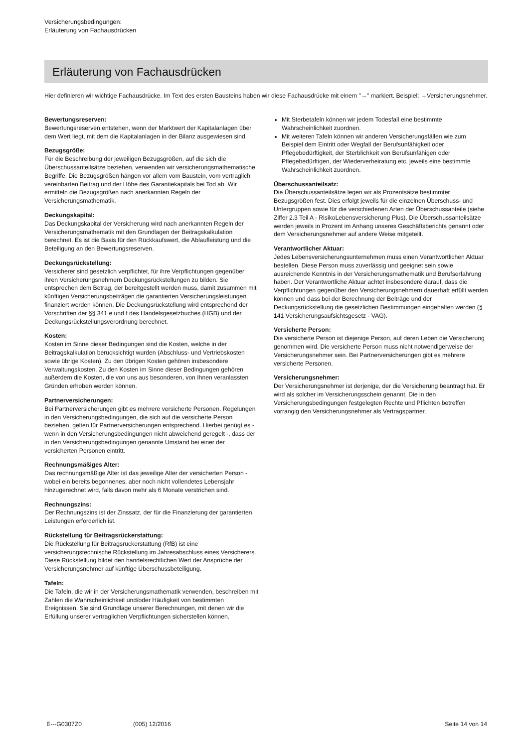Versicherungsbedingungen:
Erläuterung von Fachausdrücken
Erläuterung von Fachausdrücken
Hier definieren wir wichtige Fachausdrücke. Im Text des ersten Bausteins haben wir diese Fachausdrücke mit einem "→" markiert. Beispiel: →Versicherungsnehmer.
Bewertungsreserven:
Bewertungsreserven entstehen, wenn der Marktwert der Kapitalanlagen über dem Wert liegt, mit dem die Kapitalanlagen in der Bilanz ausgewiesen sind.
Bezugsgröße:
Für die Beschreibung der jeweiligen Bezugsgrößen, auf die sich die Überschussanteilsätze beziehen, verwenden wir versicherungsmathematische Begriffe. Die Bezugsgrößen hängen vor allem vom Baustein, vom vertraglich vereinbarten Beitrag und der Höhe des Garantiekapitals bei Tod ab. Wir ermitteln die Bezugsgrößen nach anerkannten Regeln der Versicherungsmathematik.
Deckungskapital:
Das Deckungskapital der Versicherung wird nach anerkannten Regeln der Versicherungsmathematik mit den Grundlagen der Beitragskalkulation berechnet. Es ist die Basis für den Rückkaufswert, die Ablaufleistung und die Beteiligung an den Bewertungsreserven.
Deckungsrückstellung:
Versicherer sind gesetzlich verpflichtet, für ihre Verpflichtungen gegenüber ihren Versicherungsnehmern Deckungsrückstellungen zu bilden. Sie entsprechen dem Betrag, der bereitgestellt werden muss, damit zusammen mit künftigen Versicherungsbeiträgen die garantierten Versicherungsleistungen finanziert werden können. Die Deckungsrückstellung wird entsprechend der Vorschriften der §§ 341 e und f des Handelsgesetzbuches (HGB) und der Deckungsrückstellungsverordnung berechnet.
Kosten:
Kosten im Sinne dieser Bedingungen sind die Kosten, welche in der Beitragskalkulation berücksichtigt wurden (Abschluss- und Vertriebskosten sowie übrige Kosten). Zu den übrigen Kosten gehören insbesondere Verwaltungskosten. Zu den Kosten im Sinne dieser Bedingungen gehören außerdem die Kosten, die von uns aus besonderen, von Ihnen veranlassten Gründen erhoben werden können.
Partnerversicherungen:
Bei Partnerversicherungen gibt es mehrere versicherte Personen. Regelungen in den Versicherungsbedingungen, die sich auf die versicherte Person beziehen, gelten für Partnerversicherungen entsprechend. Hierbei genügt es - wenn in den Versicherungsbedingungen nicht abweichend geregelt -, dass der in den Versicherungsbedingungen genannte Umstand bei einer der versicherten Personen eintritt.
Rechnungsmäßiges Alter:
Das rechnungsmäßige Alter ist das jeweilige Alter der versicherten Person - wobei ein bereits begonnenes, aber noch nicht vollendetes Lebensjahr hinzugerechnet wird, falls davon mehr als 6 Monate verstrichen sind.
Rechnungszins:
Der Rechnungszins ist der Zinssatz, der für die Finanzierung der garantierten Leistungen erforderlich ist.
Rückstellung für Beitragsrückerstattung:
Die Rückstellung für Beitragsrückerstattung (RfB) ist eine versicherungstechnische Rückstellung im Jahresabschluss eines Versicherers. Diese Rückstellung bildet den handelsrechtlichen Wert der Ansprüche der Versicherungsnehmer auf künftige Überschussbeteiligung.
Tafeln:
Die Tafeln, die wir in der Versicherungsmathematik verwenden, beschreiben mit Zahlen die Wahrscheinlichkeit und/oder Häufigkeit von bestimmten Ereignissen. Sie sind Grundlage unserer Berechnungen, mit denen wir die Erfüllung unserer vertraglichen Verpflichtungen sicherstellen können.
Mit Sterbetafeln können wir jedem Todesfall eine bestimmte Wahrscheinlichkeit zuordnen.
Mit weiteren Tafeln können wir anderen Versicherungsfällen wie zum Beispiel dem Eintritt oder Wegfall der Berufsunfähigkeit oder Pflegebedürftigkeit, der Sterblichkeit von Berufsunfähigen oder Pflegebedürftigen, der Wiederverheiratung etc. jeweils eine bestimmte Wahrscheinlichkeit zuordnen.
Überschussanteilsatz:
Die Überschussanteilsätze legen wir als Prozentsätze bestimmter Bezugsgrößen fest. Dies erfolgt jeweils für die einzelnen Überschuss- und Untergruppen sowie für die verschiedenen Arten der Überschussanteile (siehe Ziffer 2.3 Teil A - RisikoLebensversicherung Plus). Die Überschussanteilsätze werden jeweils in Prozent im Anhang unseres Geschäftsberichts genannt oder dem Versicherungsnehmer auf andere Weise mitgeteilt.
Verantwortlicher Aktuar:
Jedes Lebensversicherungsunternehmen muss einen Verantwortlichen Aktuar bestellen. Diese Person muss zuverlässig und geeignet sein sowie ausreichende Kenntnis in der Versicherungsmathematik und Berufserfahrung haben. Der Verantwortliche Aktuar achtet insbesondere darauf, dass die Verpflichtungen gegenüber den Versicherungsnehmern dauerhaft erfüllt werden können und dass bei der Berechnung der Beiträge und der Deckungsrückstellung die gesetzlichen Bestimmungen eingehalten werden (§ 141 Versicherungsaufsichtsgesetz - VAG).
Versicherte Person:
Die versicherte Person ist diejenige Person, auf deren Leben die Versicherung genommen wird. Die versicherte Person muss nicht notwendigerweise der Versicherungsnehmer sein. Bei Partnerversicherungen gibt es mehrere versicherte Personen.
Versicherungsnehmer:
Der Versicherungsnehmer ist derjenige, der die Versicherung beantragt hat. Er wird als solcher im Versicherungsschein genannt. Die in den Versicherungsbedingungen festgelegten Rechte und Pflichten betreffen vorrangig den Versicherungsnehmer als Vertragspartner.
E---G0307Z0 (005) 12/2016 Seite 14 von 14